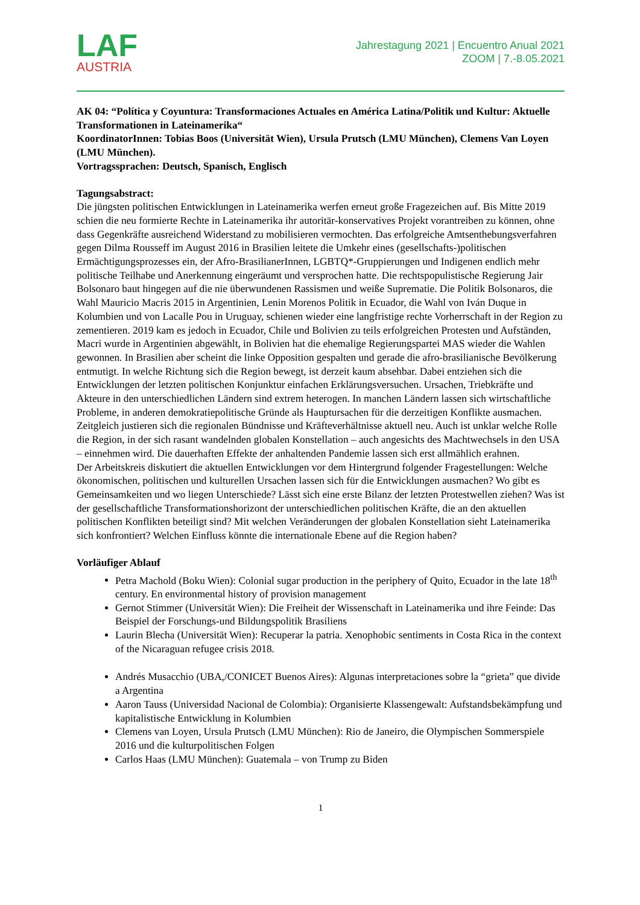LAF
AUSTRIA
Jahrestagung 2021 | Encuentro Anual 2021
ZOOM | 7.-8.05.2021
AK 04: “Política y Coyuntura: Transformaciones Actuales en América Latina/Politik und Kultur: Aktuelle Transformationen in Lateinamerika“
KoordinatorInnen: Tobias Boos (Universität Wien), Ursula Prutsch (LMU München), Clemens Van Loyen (LMU München).
Vortragssprachen: Deutsch, Spanisch, Englisch
Tagungsabstract:
Die jüngsten politischen Entwicklungen in Lateinamerika werfen erneut große Fragezeichen auf. Bis Mitte 2019 schien die neu formierte Rechte in Lateinamerika ihr autoritär-konservatives Projekt vorantreiben zu können, ohne dass Gegenkräfte ausreichend Widerstand zu mobilisieren vermochten. Das erfolgreiche Amtsenthebungsverfahren gegen Dilma Rousseff im August 2016 in Brasilien leitete die Umkehr eines (gesellschafts-)politischen Ermächtigungsprozesses ein, der Afro-BrasilianerInnen, LGBTQ*-Gruppierungen und Indigenen endlich mehr politische Teilhabe und Anerkennung eingeräumt und versprochen hatte. Die rechtspopulistische Regierung Jair Bolsonaro baut hingegen auf die nie überwundenen Rassismen und weiße Suprematie. Die Politik Bolsonaros, die Wahl Mauricio Macris 2015 in Argentinien, Lenin Morenos Politik in Ecuador, die Wahl von Iván Duque in Kolumbien und von Lacalle Pou in Uruguay, schienen wieder eine langfristige rechte Vorherrschaft in der Region zu zementieren. 2019 kam es jedoch in Ecuador, Chile und Bolivien zu teils erfolgreichen Protesten und Aufständen, Macri wurde in Argentinien abgewählt, in Bolivien hat die ehemalige Regierungspartei MAS wieder die Wahlen gewonnen. In Brasilien aber scheint die linke Opposition gespalten und gerade die afro-brasilianische Bevölkerung entmutigt. In welche Richtung sich die Region bewegt, ist derzeit kaum absehbar. Dabei entziehen sich die Entwicklungen der letzten politischen Konjunktur einfachen Erklärungsversuchen. Ursachen, Triebkräfte und Akteure in den unterschiedlichen Ländern sind extrem heterogen. In manchen Ländern lassen sich wirtschaftliche Probleme, in anderen demokratiepolitische Gründe als Hauptursachen für die derzeitigen Konflikte ausmachen. Zeitgleich justieren sich die regionalen Bündnisse und Kräfteverhältnisse aktuell neu. Auch ist unklar welche Rolle die Region, in der sich rasant wandelnden globalen Konstellation – auch angesichts des Machtwechsels in den USA – einnehmen wird. Die dauerhaften Effekte der anhaltenden Pandemie lassen sich erst allmählich erahnen.
Der Arbeitskreis diskutiert die aktuellen Entwicklungen vor dem Hintergrund folgender Fragestellungen: Welche ökonomischen, politischen und kulturellen Ursachen lassen sich für die Entwicklungen ausmachen? Wo gibt es Gemeinsamkeiten und wo liegen Unterschiede? Lässt sich eine erste Bilanz der letzten Protestwellen ziehen? Was ist der gesellschaftliche Transformationshorizont der unterschiedlichen politischen Kräfte, die an den aktuellen politischen Konflikten beteiligt sind? Mit welchen Veränderungen der globalen Konstellation sieht Lateinamerika sich konfrontiert? Welchen Einfluss könnte die internationale Ebene auf die Region haben?
Vorläufiger Ablauf
Petra Machold (Boku Wien): Colonial sugar production in the periphery of Quito, Ecuador in the late 18<sup>th</sup> century. En environmental history of provision management
Gernot Stimmer (Universität Wien): Die Freiheit der Wissenschaft in Lateinamerika und ihre Feinde: Das Beispiel der Forschungs-und Bildungspolitik Brasiliens
Laurin Blecha (Universität Wien): Recuperar la patria. Xenophobic sentiments in Costa Rica in the context of the Nicaraguan refugee crisis 2018.
Andrés Musacchio (UBA,/CONICET Buenos Aires): Algunas interpretaciones sobre la “grieta” que divide a Argentina
Aaron Tauss (Universidad Nacional de Colombia): Organisierte Klassengewalt: Aufstandsbekämpfung und kapitalistische Entwicklung in Kolumbien
Clemens van Loyen, Ursula Prutsch (LMU München): Rio de Janeiro, die Olympischen Sommerspiele 2016 und die kulturpolitischen Folgen
Carlos Haas (LMU München): Guatemala – von Trump zu Biden
1